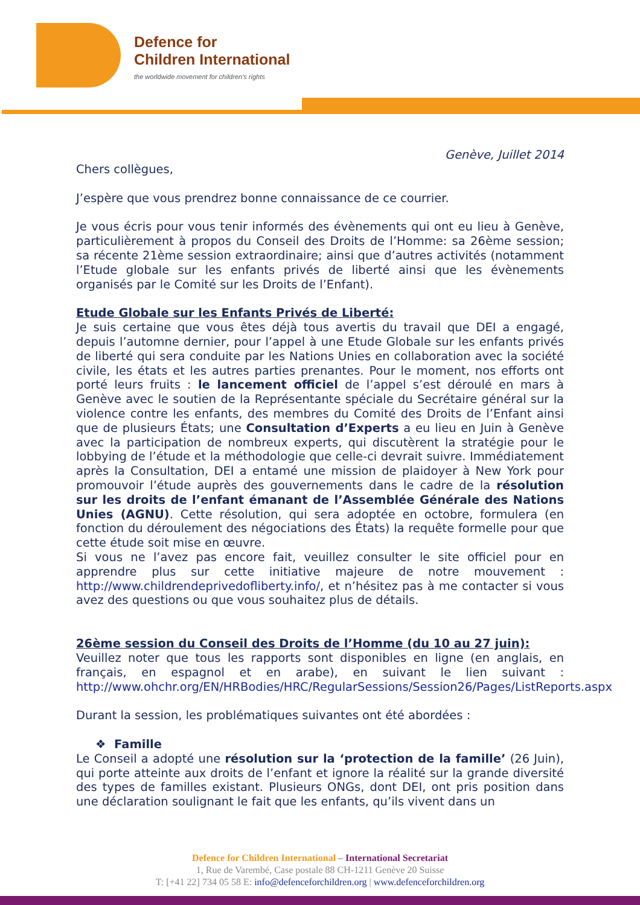Defence for
Children International
the worldwide movement for children's rights
Genève, Juillet 2014
Chers collègues,
J’espère que vous prendrez bonne connaissance de ce courrier.
Je vous écris pour vous tenir informés des évènements qui ont eu lieu à Genève, particulièrement à propos du Conseil des Droits de l’Homme: sa 26ème session; sa récente 21ème session extraordinaire; ainsi que d’autres activités (notamment l’Etude globale sur les enfants privés de liberté ainsi que les évènements organisés par le Comité sur les Droits de l’Enfant).
Etude Globale sur les Enfants Privés de Liberté:
Je suis certaine que vous êtes déjà tous avertis du travail que DEI a engagé, depuis l’automne dernier, pour l’appel à une Etude Globale sur les enfants privés de liberté qui sera conduite par les Nations Unies en collaboration avec la société civile, les états et les autres parties prenantes. Pour le moment, nos efforts ont porté leurs fruits : le lancement officiel de l’appel s’est déroulé en mars à Genève avec le soutien de la Représentante spéciale du Secrétaire général sur la violence contre les enfants, des membres du Comité des Droits de l’Enfant ainsi que de plusieurs États; une Consultation d’Experts a eu lieu en Juin à Genève avec la participation de nombreux experts, qui discutèrent la stratégie pour le lobbying de l’étude et la méthodologie que celle-ci devrait suivre. Immédiatement après la Consultation, DEI a entamé une mission de plaidoyer à New York pour promouvoir l’étude auprès des gouvernements dans le cadre de la résolution sur les droits de l’enfant émanant de l’Assemblée Générale des Nations Unies (AGNU). Cette résolution, qui sera adoptée en octobre, formulera (en fonction du déroulement des négociations des États) la requête formelle pour que cette étude soit mise en œuvre.
Si vous ne l’avez pas encore fait, veuillez consulter le site officiel pour en apprendre plus sur cette initiative majeure de notre mouvement : http://www.childrendeprivedofliberty.info/, et n’hésitez pas à me contacter si vous avez des questions ou que vous souhaitez plus de détails.
26ème session du Conseil des Droits de l’Homme (du 10 au 27 juin):
Veuillez noter que tous les rapports sont disponibles en ligne (en anglais, en français, en espagnol et en arabe), en suivant le lien suivant : http://www.ohchr.org/EN/HRBodies/HRC/RegularSessions/Session26/Pages/ListReports.aspx
Durant la session, les problématiques suivantes ont été abordées :
❖ Famille
Le Conseil a adopté une résolution sur la ‘protection de la famille’ (26 Juin), qui porte atteinte aux droits de l’enfant et ignore la réalité sur la grande diversité des types de familles existant. Plusieurs ONGs, dont DEI, ont pris position dans une déclaration soulignant le fait que les enfants, qu’ils vivent dans un
Defence for Children International – International Secretariat
1, Rue de Varembé, Case postale 88 CH-1211 Genève 20 Suisse
T: [+41 22] 734 05 58 E: info@defenceforchildren.org | www.defenceforchildren.org